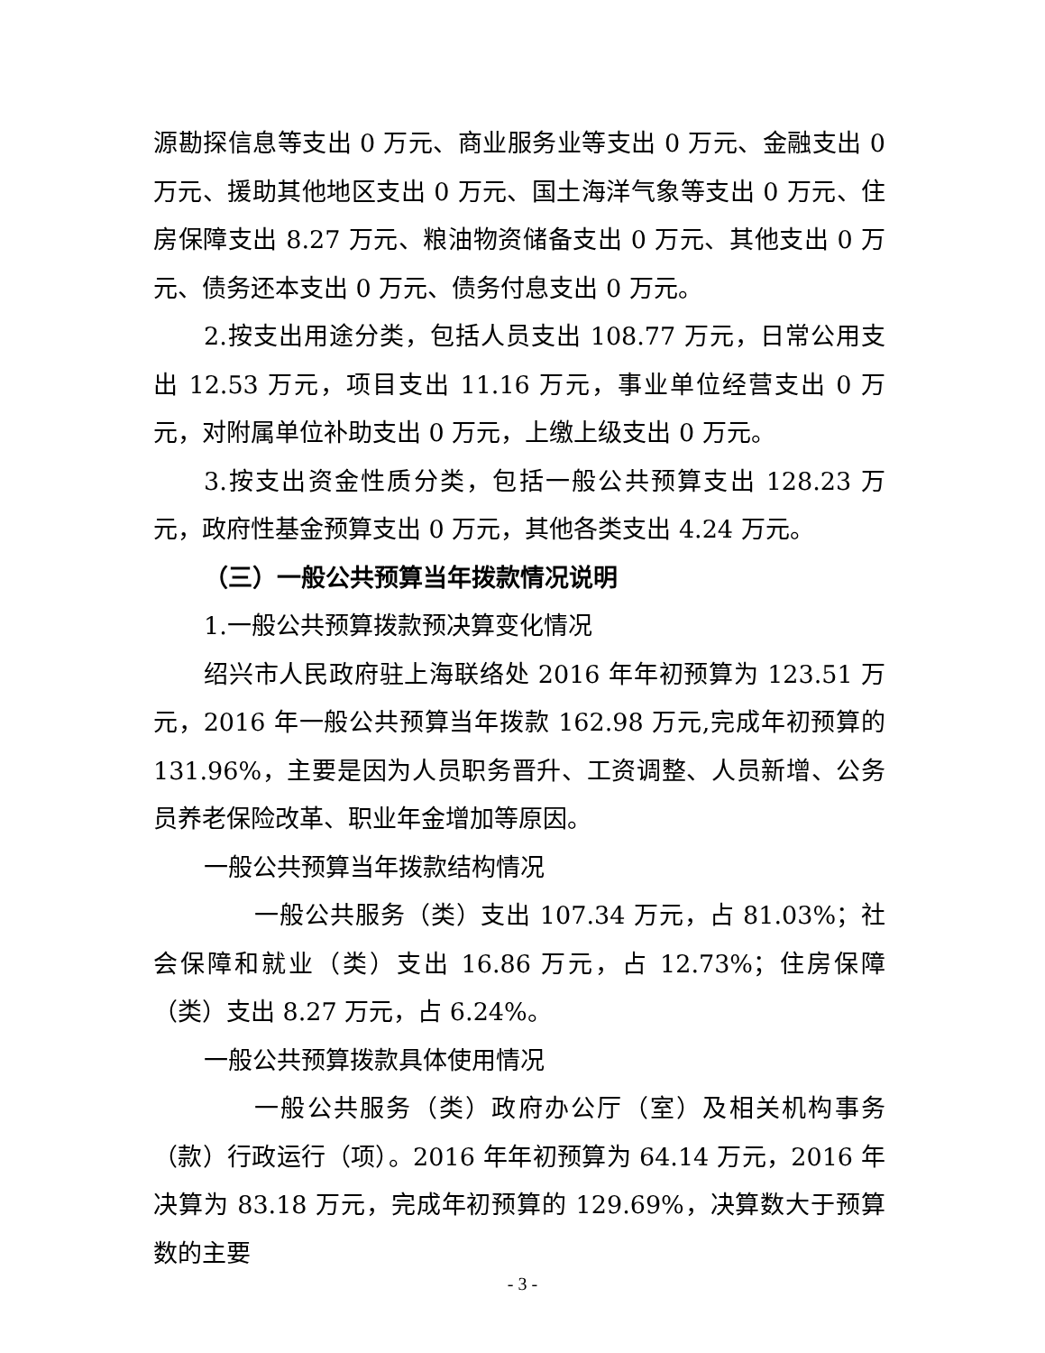源勘探信息等支出 0 万元、商业服务业等支出 0 万元、金融支出 0 万元、援助其他地区支出 0 万元、国土海洋气象等支出 0 万元、住房保障支出 8.27 万元、粮油物资储备支出 0 万元、其他支出 0 万元、债务还本支出 0 万元、债务付息支出 0 万元。
2.按支出用途分类，包括人员支出 108.77 万元，日常公用支出 12.53 万元，项目支出 11.16 万元，事业单位经营支出 0 万元，对附属单位补助支出 0 万元，上缴上级支出 0 万元。
3.按支出资金性质分类，包括一般公共预算支出 128.23 万元，政府性基金预算支出 0 万元，其他各类支出 4.24 万元。
（三）一般公共预算当年拨款情况说明
1.一般公共预算拨款预决算变化情况
绍兴市人民政府驻上海联络处 2016 年年初预算为 123.51 万元，2016 年一般公共预算当年拨款 162.98 万元,完成年初预算的 131.96%，主要是因为人员职务晋升、工资调整、人员新增、公务员养老保险改革、职业年金增加等原因。
一般公共预算当年拨款结构情况
一般公共服务（类）支出 107.34 万元，占 81.03%；社会保障和就业（类）支出 16.86 万元，占 12.73%；住房保障（类）支出 8.27 万元，占 6.24%。
一般公共预算拨款具体使用情况
一般公共服务（类）政府办公厅（室）及相关机构事务（款）行政运行（项）。2016 年年初预算为 64.14 万元，2016 年决算为 83.18 万元，完成年初预算的 129.69%，决算数大于预算数的主要
- 3 -